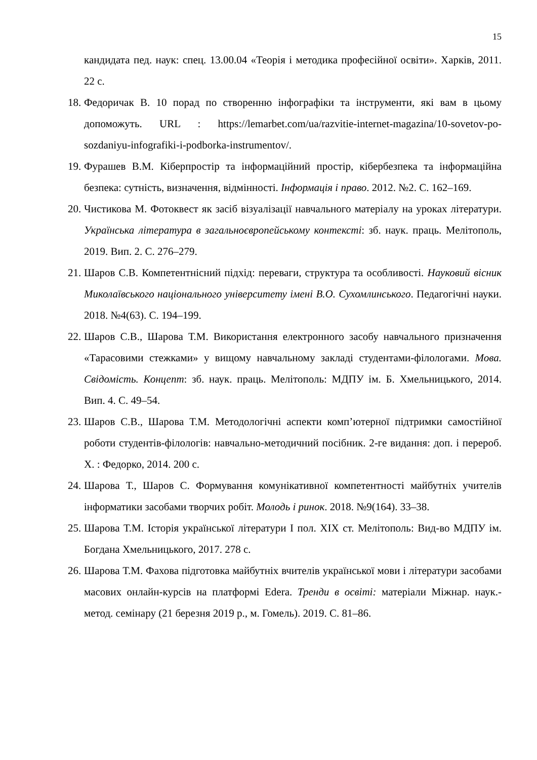15
кандидата пед. наук: спец. 13.00.04 «Теорія і методика професійної освіти». Харків, 2011. 22 с.
18. Федоричак В. 10 порад по створенню інфографіки та інструменти, які вам в цьому допоможуть. URL : https://lemarbet.com/ua/razvitie-internet-magazina/10-sovetov-po-sozdaniyu-infografiki-i-podborka-instrumentov/.
19. Фурашев В.М. Кіберпростір та інформаційний простір, кібербезпека та інформаційна безпека: сутність, визначення, відмінності. Інформація і право. 2012. №2. С. 162–169.
20. Чистикова М. Фотоквест як засіб візуалізації навчального матеріалу на уроках літератури. Українська література в загальноєвропейському контексті: зб. наук. праць. Мелітополь, 2019. Вип. 2. С. 276–279.
21. Шаров С.В. Компетентнісний підхід: переваги, структура та особливості. Науковий вісник Миколаївського національного університету імені В.О. Сухомлинського. Педагогічні науки. 2018. №4(63). С. 194–199.
22. Шаров С.В., Шарова Т.М. Використання електронного засобу навчального призначення «Тарасовими стежками» у вищому навчальному закладі студентами-філологами. Мова. Свідомість. Концепт: зб. наук. праць. Мелітополь: МДПУ ім. Б. Хмельницького, 2014. Вип. 4. С. 49–54.
23. Шаров С.В., Шарова Т.М. Методологічні аспекти комп’ютерної підтримки самостійної роботи студентів-філологів: навчально-методичний посібник. 2-ге видання: доп. і перероб. Х. : Федорко, 2014. 200 с.
24. Шарова Т., Шаров С. Формування комунікативної компетентності майбутніх учителів інформатики засобами творчих робіт. Молодь і ринок. 2018. №9(164). 33–38.
25. Шарова Т.М. Історія української літератури І пол. ХІХ ст. Мелітополь: Вид-во МДПУ ім. Богдана Хмельницького, 2017. 278 с.
26. Шарова Т.М. Фахова підготовка майбутніх вчителів української мови і літератури засобами масових онлайн-курсів на платформі Edera. Тренди в освіті: матеріали Міжнар. наук.-метод. семінару (21 березня 2019 р., м. Гомель). 2019. С. 81–86.